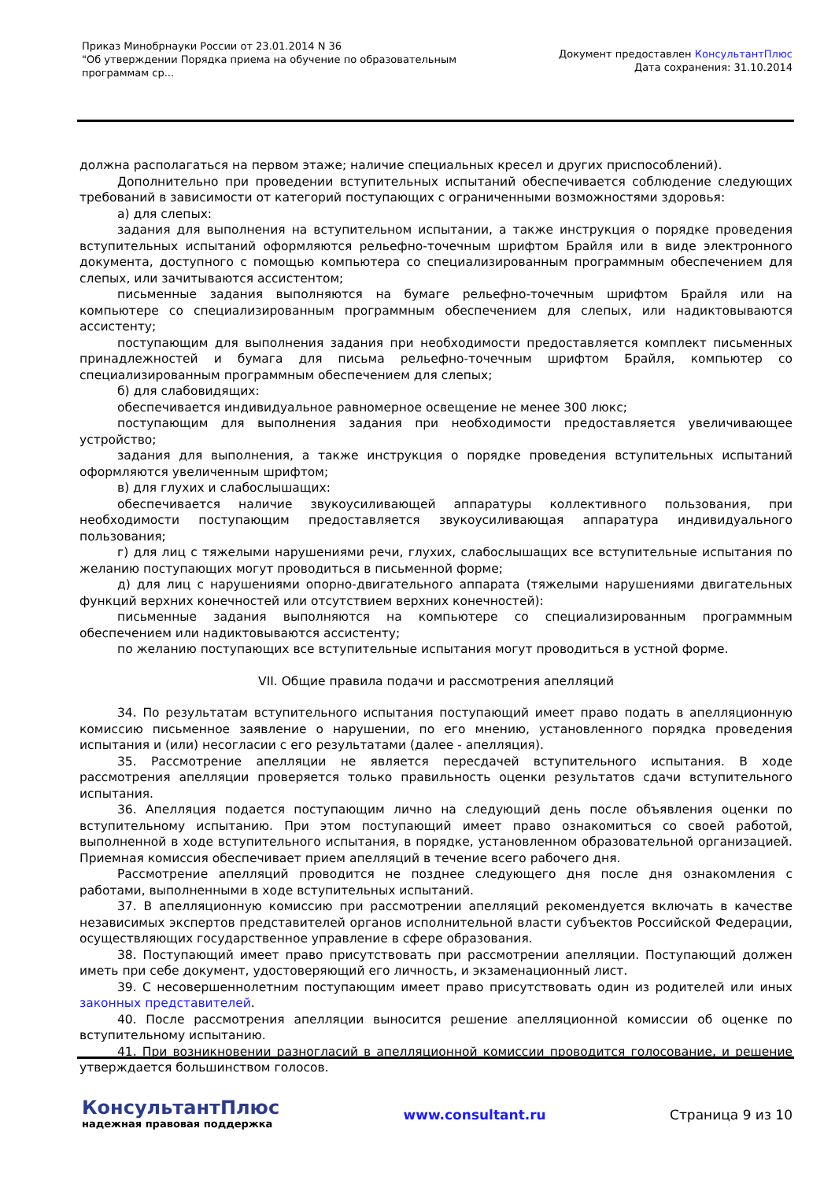Приказ Минобрнауки России от 23.01.2014 N 36
"Об утверждении Порядка приема на обучение по образовательным
программам ср...
Документ предоставлен КонсультантПлюс
Дата сохранения: 31.10.2014
должна располагаться на первом этаже; наличие специальных кресел и других приспособлений).
Дополнительно при проведении вступительных испытаний обеспечивается соблюдение следующих требований в зависимости от категорий поступающих с ограниченными возможностями здоровья:
а) для слепых:
задания для выполнения на вступительном испытании, а также инструкция о порядке проведения вступительных испытаний оформляются рельефно-точечным шрифтом Брайля или в виде электронного документа, доступного с помощью компьютера со специализированным программным обеспечением для слепых, или зачитываются ассистентом;
письменные задания выполняются на бумаге рельефно-точечным шрифтом Брайля или на компьютере со специализированным программным обеспечением для слепых, или надиктовываются ассистенту;
поступающим для выполнения задания при необходимости предоставляется комплект письменных принадлежностей и бумага для письма рельефно-точечным шрифтом Брайля, компьютер со специализированным программным обеспечением для слепых;
б) для слабовидящих:
обеспечивается индивидуальное равномерное освещение не менее 300 люкс;
поступающим для выполнения задания при необходимости предоставляется увеличивающее устройство;
задания для выполнения, а также инструкция о порядке проведения вступительных испытаний оформляются увеличенным шрифтом;
в) для глухих и слабослышащих:
обеспечивается наличие звукоусиливающей аппаратуры коллективного пользования, при необходимости поступающим предоставляется звукоусиливающая аппаратура индивидуального пользования;
г) для лиц с тяжелыми нарушениями речи, глухих, слабослышащих все вступительные испытания по желанию поступающих могут проводиться в письменной форме;
д) для лиц с нарушениями опорно-двигательного аппарата (тяжелыми нарушениями двигательных функций верхних конечностей или отсутствием верхних конечностей):
письменные задания выполняются на компьютере со специализированным программным обеспечением или надиктовываются ассистенту;
по желанию поступающих все вступительные испытания могут проводиться в устной форме.
VII. Общие правила подачи и рассмотрения апелляций
34. По результатам вступительного испытания поступающий имеет право подать в апелляционную комиссию письменное заявление о нарушении, по его мнению, установленного порядка проведения испытания и (или) несогласии с его результатами (далее - апелляция).
35. Рассмотрение апелляции не является пересдачей вступительного испытания. В ходе рассмотрения апелляции проверяется только правильность оценки результатов сдачи вступительного испытания.
36. Апелляция подается поступающим лично на следующий день после объявления оценки по вступительному испытанию. При этом поступающий имеет право ознакомиться со своей работой, выполненной в ходе вступительного испытания, в порядке, установленном образовательной организацией. Приемная комиссия обеспечивает прием апелляций в течение всего рабочего дня.
Рассмотрение апелляций проводится не позднее следующего дня после дня ознакомления с работами, выполненными в ходе вступительных испытаний.
37. В апелляционную комиссию при рассмотрении апелляций рекомендуется включать в качестве независимых экспертов представителей органов исполнительной власти субъектов Российской Федерации, осуществляющих государственное управление в сфере образования.
38. Поступающий имеет право присутствовать при рассмотрении апелляции. Поступающий должен иметь при себе документ, удостоверяющий его личность, и экзаменационный лист.
39. С несовершеннолетним поступающим имеет право присутствовать один из родителей или иных законных представителей.
40. После рассмотрения апелляции выносится решение апелляционной комиссии об оценке по вступительному испытанию.
41. При возникновении разногласий в апелляционной комиссии проводится голосование, и решение утверждается большинством голосов.
КонсультантПлюс
надежная правовая поддержка
www.consultant.ru Страница 9 из 10